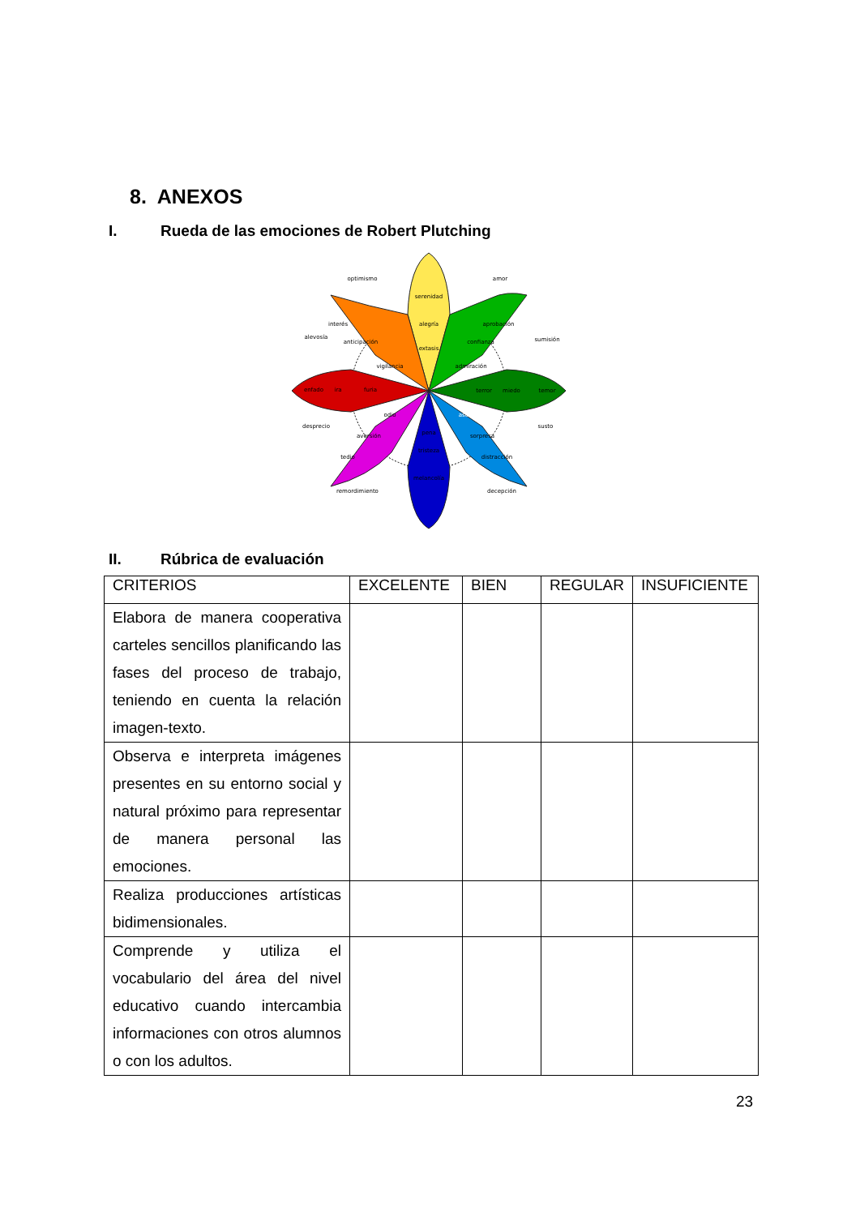8. ANEXOS
I. Rueda de las emociones de Robert Plutching
serenidad
alegría
extasis
aprobación
confianza
admiración
temor
miedo
terror
asombro
sorpresa
distracción
tristeza
melancolía
pena
odio
aversión
tedio
furia
ira
enfado
vigilancia
anticipación
interés
optimismo
amor
alevosía
sumisión
desprecio
susto
remordimiento
decepción
II. Rúbrica de evaluación
| CRITERIOS | EXCELENTE | BIEN | REGULAR | INSUFICIENTE |
| --- | --- | --- | --- | --- |
| Elabora de manera cooperativa carteles sencillos planificando las fases del proceso de trabajo, teniendo en cuenta la relación imagen-texto. | | | | |
| Observa e interpreta imágenes presentes en su entorno social y natural próximo para representar de manera personal las emociones. | | | | |
| Realiza producciones artísticas bidimensionales. | | | | |
| Comprende y utiliza el vocabulario del área del nivel educativo cuando intercambia informaciones con otros alumnos o con los adultos. | | | | |
23